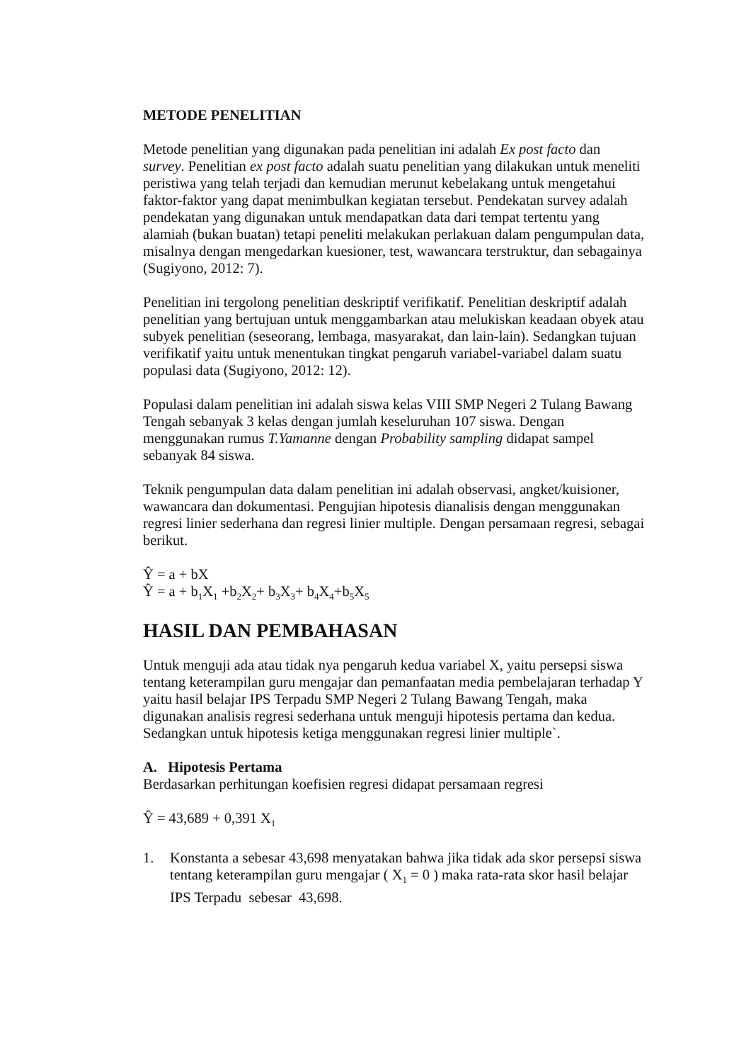METODE PENELITIAN
Metode penelitian yang digunakan pada penelitian ini adalah Ex post facto dan survey. Penelitian ex post facto adalah suatu penelitian yang dilakukan untuk meneliti peristiwa yang telah terjadi dan kemudian merunut kebelakang untuk mengetahui faktor-faktor yang dapat menimbulkan kegiatan tersebut. Pendekatan survey adalah pendekatan yang digunakan untuk mendapatkan data dari tempat tertentu yang alamiah (bukan buatan) tetapi peneliti melakukan perlakuan dalam pengumpulan data, misalnya dengan mengedarkan kuesioner, test, wawancara terstruktur, dan sebagainya (Sugiyono, 2012: 7).
Penelitian ini tergolong penelitian deskriptif verifikatif. Penelitian deskriptif adalah penelitian yang bertujuan untuk menggambarkan atau melukiskan keadaan obyek atau subyek penelitian (seseorang, lembaga, masyarakat, dan lain-lain). Sedangkan tujuan verifikatif yaitu untuk menentukan tingkat pengaruh variabel-variabel dalam suatu populasi data (Sugiyono, 2012: 12).
Populasi dalam penelitian ini adalah siswa kelas VIII SMP Negeri 2 Tulang Bawang Tengah sebanyak 3 kelas dengan jumlah keseluruhan 107 siswa. Dengan menggunakan rumus T.Yamanne dengan Probability sampling didapat sampel sebanyak 84 siswa.
Teknik pengumpulan data dalam penelitian ini adalah observasi, angket/kuisioner, wawancara dan dokumentasi. Pengujian hipotesis dianalisis dengan menggunakan regresi linier sederhana dan regresi linier multiple. Dengan persamaan regresi, sebagai berikut.
Ŷ = a + bX
Ŷ = a + b<sub>1</sub>X<sub>1</sub> +b<sub>2</sub>X<sub>2</sub>+ b<sub>3</sub>X<sub>3</sub>+ b<sub>4</sub>X<sub>4</sub>+b<sub>5</sub>X<sub>5</sub>
HASIL DAN PEMBAHASAN
Untuk menguji ada atau tidak nya pengaruh kedua variabel X, yaitu persepsi siswa tentang keterampilan guru mengajar dan pemanfaatan media pembelajaran terhadap Y yaitu hasil belajar IPS Terpadu SMP Negeri 2 Tulang Bawang Tengah, maka digunakan analisis regresi sederhana untuk menguji hipotesis pertama dan kedua. Sedangkan untuk hipotesis ketiga menggunakan regresi linier multiple`.
A. Hipotesis Pertama
Berdasarkan perhitungan koefisien regresi didapat persamaan regresi
Ŷ = 43,689 + 0,391 X<sub>1</sub>
1. Konstanta a sebesar 43,698 menyatakan bahwa jika tidak ada skor persepsi siswa tentang keterampilan guru mengajar ( X<sub>1</sub> = 0 ) maka rata-rata skor hasil belajar IPS Terpadu sebesar 43,698.